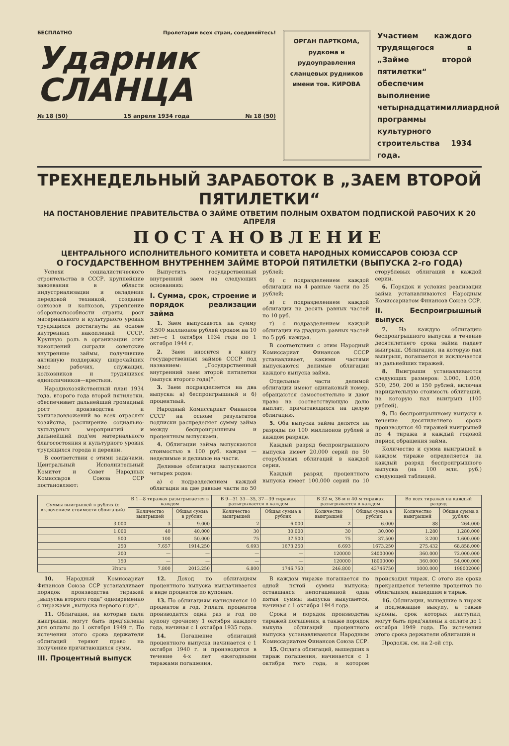БЕСПЛАТНО Пролетарии всех стран, соединяйтесь!
Ударник СЛАНЦА
№ 18 (50) 15 апреля 1934 года № 18 (50)
ОРГАН ПАРТКОМА, рудкома и рудоуправления сланцевых рудников имени тов. КИРОВА
Участием каждого трудящегося в „Займе второй пятилетки“ обеспечим выполнение четырнадцатимиллиардной программы культурного строительства 1934 года.
ТРЕХНЕДЕЛЬНЫЙ ЗАРАБОТОК В „ЗАЕМ ВТОРОЙ ПЯТИЛЕТКИ“
НА ПОСТАНОВЛЕНИЕ ПРАВИТЕЛЬСТВА О ЗАЙМЕ ОТВЕТИМ ПОЛНЫМ ОХВАТОМ ПОДПИСКОЙ РАБОЧИХ К 20 АПРЕЛЯ
ПОСТАНОВЛЕНИЕ
ЦЕНТРАЛЬНОГО ИСПОЛНИТЕЛЬНОГО КОМИТЕТА И СОВЕТА НАРОДНЫХ КОМИССАРОВ СОЮЗА ССР
О ГОСУДАРСТВЕННОМ ВНУТРЕННЕМ ЗАЙМЕ ВТОРОЙ ПЯТИЛЕТКИ (ВЫПУСКА 2-го ГОДА)
Успехи социалистического строительства в СССР, крупнейшие завоевания в области индустриализации и овладения передовой техникой, создание совхозов и колхозов, укрепление обороноспособности страны, рост материального и культурного уровня трудящихся достигнуты на основе внутренних накоплений СССР. Крупную роль в организации этих накоплений сыграли советские внутренние займы, получившие активную поддержку широчайших масс рабочих, служащих, колхозников и трудящихся единоличников—крестьян.
Народнохозяйственный план 1934 года, второго года второй пятилетки, обеспечивает дальнейший громадный рост производства и капиталовложений во всех отраслях хозяйства, расширение социально-культурных мероприятий и дальнейший под'ем материального благосостояния и культурного уровня трудящихся города и деревни.
В соответствии с этими задачами, Центральный Исполнительный Комитет и Совет Народных Комиссаров Союза ССР постановляют:
Выпустить государственный внутренний заем на следующих основаниях:
I. Сумма, срок, строение и порядок реализации займа
1. Заем выпускается на сумму 3.500 миллионов рублей сроком на 10 лет—с 1 октября 1934 года по 1 октября 1944 г.
2. Заем вносится в книгу государственных займов СССР под названием: „Государственный внутренний заем второй пятилетки (выпуск второго года)“.
3. Заем подразделяется на два выпуска: а) беспроигрышный и б) процентный.
Народный Комиссариат Финансов СССР на основе результатов подписки распределяет сумму займа между беспроигрышным и процентным выпусками.
4. Облигации займа выпускаются стоимостью в 100 руб. каждая — неделимые и делимые на части.
Делимые облигации выпускаются четырех родов:
а) с подразделением каждой облигации на две равные части по 50 рублей;
б) с подразделением каждой облигации на 4 равные части по 25 рублей;
в) с подразделением каждой облигации на десять равных частей по 10 руб.
г) с подразделением каждой облигации на двадцать равных частей по 5 руб. каждая.
В соответствии с этим Народный Комиссариат Финансов СССР устанавливает, какими частями выпускаются делимые облигации каждого выпуска займа.
Отдельные части делимой облигации имеют одинаковый номер, обращаются самостоятельно и дают право на соответствующую долю выплат, причитающихся на целую облигацию.
5. Оба выпуска займа делятся на разряды по 100 миллионов рублей в каждом разряде.
Каждый разряд беспроигрышного выпуска имеет 20.000 серий по 50 сторублевых облигаций в каждой серии.
Каждый разряд процентного выпуска имеет 100.000 серий по 10 сторублевых облигаций в каждой серии.
6. Порядок и условия реализации займа устанавливаются Народным Комиссариатом Финансов Союза ССР.
II. Беспроигрышный выпуск
7. На каждую облигацию беспроигрышного выпуска в течение десятилетнего срока займа падает выигрыш. Облигация, на которую пал выигрыш, погашается и исключается из дальнейших тиражей.
8. Выигрыши устанавливаются следующих размеров: 3.000, 1.000, 500, 250, 200 и 150 рублей, включая нарицательную стоимость облигаций, на которую пал выигрыш (100 рублей).
9. По беспроигрышному выпуску в течение десятилетнего срока производятся 40 тиражей выигрышей по 4 тиража в каждый годовой период обращения займа.
Количество и сумма выигрышей в каждом тираже определяется на каждый разряд беспроигрышного выпуска (на 100 млн. руб.) следующей таблицей.
| Суммы выигрышей в рублях (с включением стоимости облигаций) | В 1—8 тиражах разыгрывается в каждом | | В 9—31 33—35, 37—39 тиражах разыгрывается в каждом | | В 32-м, 36-м и 40-м тиражах разыгрывается в каждом | | Во всех тиражах на каждый разряд | |
| --- | --- | --- | --- | --- | --- | --- | --- | --- |
| | Количество выигрышей | Общая сумма в рублях | Количество выигрышей | Общая сумма в рублях | Количество выигрышей | Общая сумма в рублях | Количество выигрышей | Общая сумма в рублях |
| 3.000 | 3 | 9.000 | 2 | 6.000 | 2 | 6.000 | 88 | 264.000 |
| 1.000 | 40 | 40.000 | 30 | 30.000 | 30 | 30.000 | 1.280 | 1.280.000 |
| 500 | 100 | 50.000 | 75 | 37.500 | 75 | 37.500 | 3.200 | 1.600.000 |
| 250 | 7.657 | 1914.250 | 6.693 | 1673.250 | 6.693 | 1673.250 | 275.432 | 68.858.000 |
| 200 | — | — | — | — | 120000 | 24000000 | 360.000 | 72.000.000 |
| 150 | — | — | — | — | 120000 | 18000000 | 360.000 | 54.000.000 |
| Итого | 7.800 | 2013.250 | 6.800 | 1746.750 | 246.800 | 43746750 | 1000.000 | 198002000 |
10. Народный Комиссариат Финансов Союза ССР устанавливает порядок производства тиражей „выпуска второго года“ одновременно с тиражами „выпуска первого года“.
11. Облигации, на которые пали выигрыши, могут быть пред'явлены для оплаты до 1 октября 1949 г. По истечении этого срока держатели облигаций теряют право на получение причитающихся сумм.
III. Процентный выпуск
12. Доход по облигациям процентного выпуска выплачивается в виде процентов по купонам.
13. По облигациям начисляется 10 процентов в год. Уплата процентов производится один раз в год по купону срочному 1 октября каждого года, начиная с 1 октября 1935 года.
14. Погашение облигаций процентного выпуска начинается с 1 октября 1940 г. и производится в течение 4-х лет ежегодными тиражами погашения.
В каждом тираже погашается по одной пятой суммы выпуска; оставшаяся непогашенной одна пятая суммы выпуска выкупается, начиная с 1 октября 1944 года.
Сроки и порядок производства тиражей погашения, а также порядок выкупа облигаций процентного выпуска устанавливаются Народным Комиссариатом Финансов Союза ССР.
15. Оплата облигаций, вышедших в тираж погашения, начинается с 1 октября того года, в котором происходил тираж. С этого же срока прекращается течение процентов по облигациям, вышедшим в тираж.
16. Облигации, вышедшие в тираж и подлежащие выкупу, а также купоны, срок которых наступил, могут быть пред'явлены к оплате до 1 октября 1949 года. По истечении этого срока держатели облигаций и
Продолж. см. на 2-ой стр.